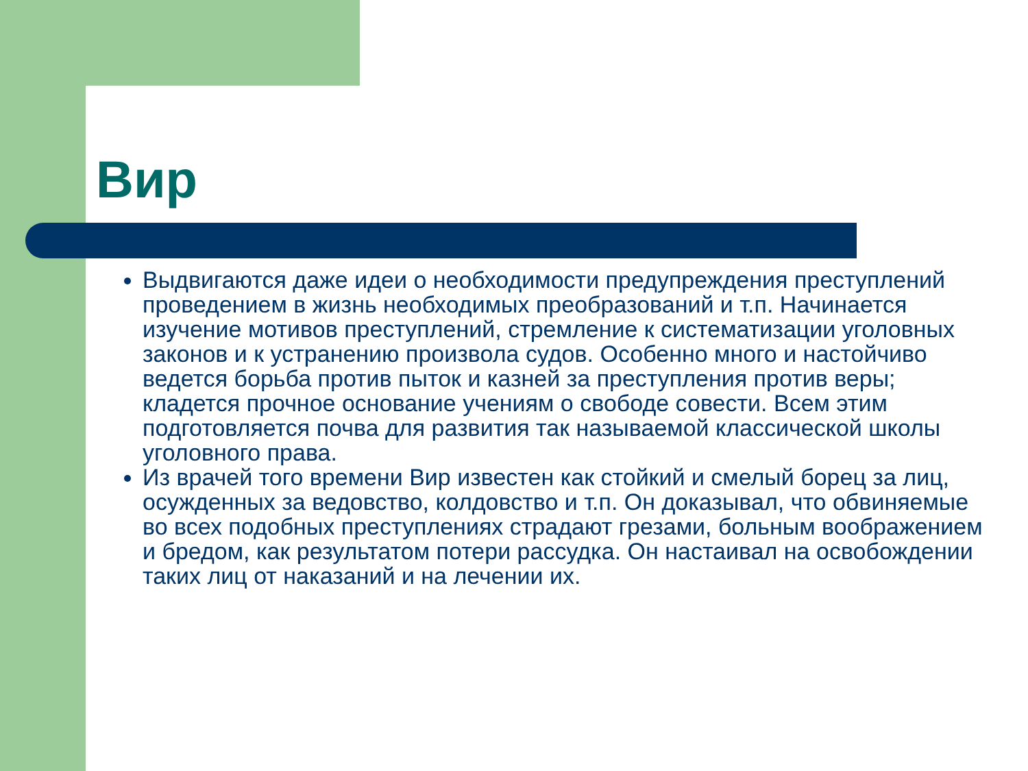Вир
Выдвигаются даже идеи о необходимости предупреждения преступлений проведением в жизнь необходимых преобразований и т.п. Начинается изучение мотивов преступлений, стремление к систематизации уголовных законов и к устранению произвола судов. Особенно много и настойчиво ведется борьба против пыток и казней за преступления против веры; кладется прочное основание учениям о свободе совести. Всем этим подготовляется почва для развития так называемой классической школы уголовного права.
Из врачей того времени Вир известен как стойкий и смелый борец за лиц, осужденных за ведовство, колдовство и т.п. Он доказывал, что обвиняемые во всех подобных преступлениях страдают грезами, больным воображением и бредом, как результатом потери рассудка. Он настаивал на освобождении таких лиц от наказаний и на лечении их.